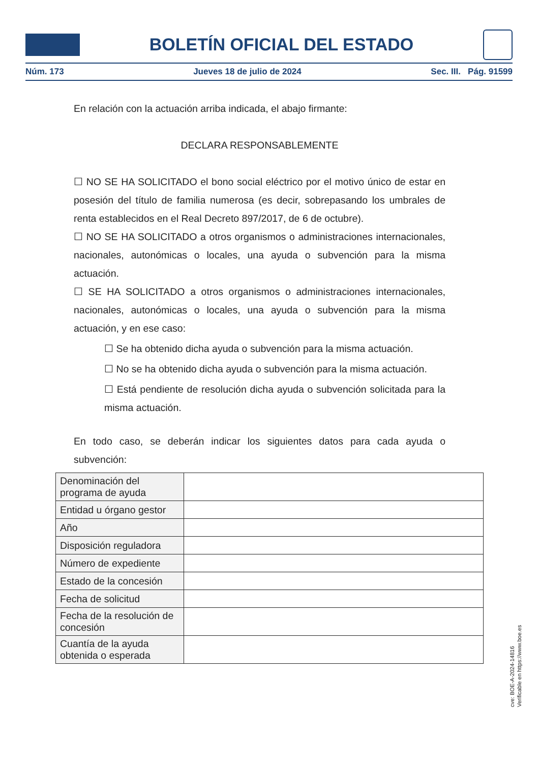BOLETÍN OFICIAL DEL ESTADO
Núm. 173 Jueves 18 de julio de 2024 Sec. III. Pág. 91599
En relación con la actuación arriba indicada, el abajo firmante:
DECLARA RESPONSABLEMENTE
☐ NO SE HA SOLICITADO el bono social eléctrico por el motivo único de estar en posesión del título de familia numerosa (es decir, sobrepasando los umbrales de renta establecidos en el Real Decreto 897/2017, de 6 de octubre).
☐ NO SE HA SOLICITADO a otros organismos o administraciones internacionales, nacionales, autonómicas o locales, una ayuda o subvención para la misma actuación.
☐ SE HA SOLICITADO a otros organismos o administraciones internacionales, nacionales, autonómicas o locales, una ayuda o subvención para la misma actuación, y en ese caso:
☐ Se ha obtenido dicha ayuda o subvención para la misma actuación.
☐ No se ha obtenido dicha ayuda o subvención para la misma actuación.
☐ Está pendiente de resolución dicha ayuda o subvención solicitada para la misma actuación.
En todo caso, se deberán indicar los siguientes datos para cada ayuda o subvención:
| Denominación del programa de ayuda | |
| Entidad u órgano gestor | |
| Año | |
| Disposición reguladora | |
| Número de expediente | |
| Estado de la concesión | |
| Fecha de solicitud | |
| Fecha de la resolución de concesión | |
| Cuantía de la ayuda obtenida o esperada | |
cve: BOE-A-2024-14816
Verificable en https://www.boe.es